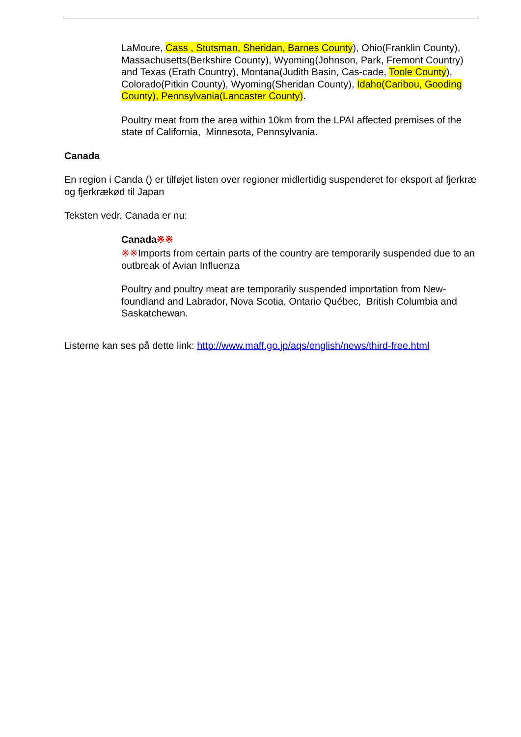LaMoure, Cass , Stutsman, Sheridan, Barnes County), Ohio(Franklin County), Massachusetts(Berkshire County), Wyoming(Johnson, Park, Fremont Country) and Texas (Erath Country), Montana(Judith Basin, Cas-cade, Toole County), Colorado(Pitkin County), Wyoming(Sheridan County), Idaho(Caribou, Gooding County), Pennsylvania(Lancaster County).
Poultry meat from the area within 10km from the LPAI affected premises of the state of California, Minnesota, Pennsylvania.
Canada
En region i Canda () er tilføjet listen over regioner midlertidig suspenderet for eksport af fjerkræ og fjerkrækød til Japan
Teksten vedr. Canada er nu:
Canada※※
※※Imports from certain parts of the country are temporarily suspended due to an outbreak of Avian Influenza
Poultry and poultry meat are temporarily suspended importation from New-foundland and Labrador, Nova Scotia, Ontario Québec, British Columbia and Saskatchewan.
Listerne kan ses på dette link: http://www.maff.go.jp/aqs/english/news/third-free.html